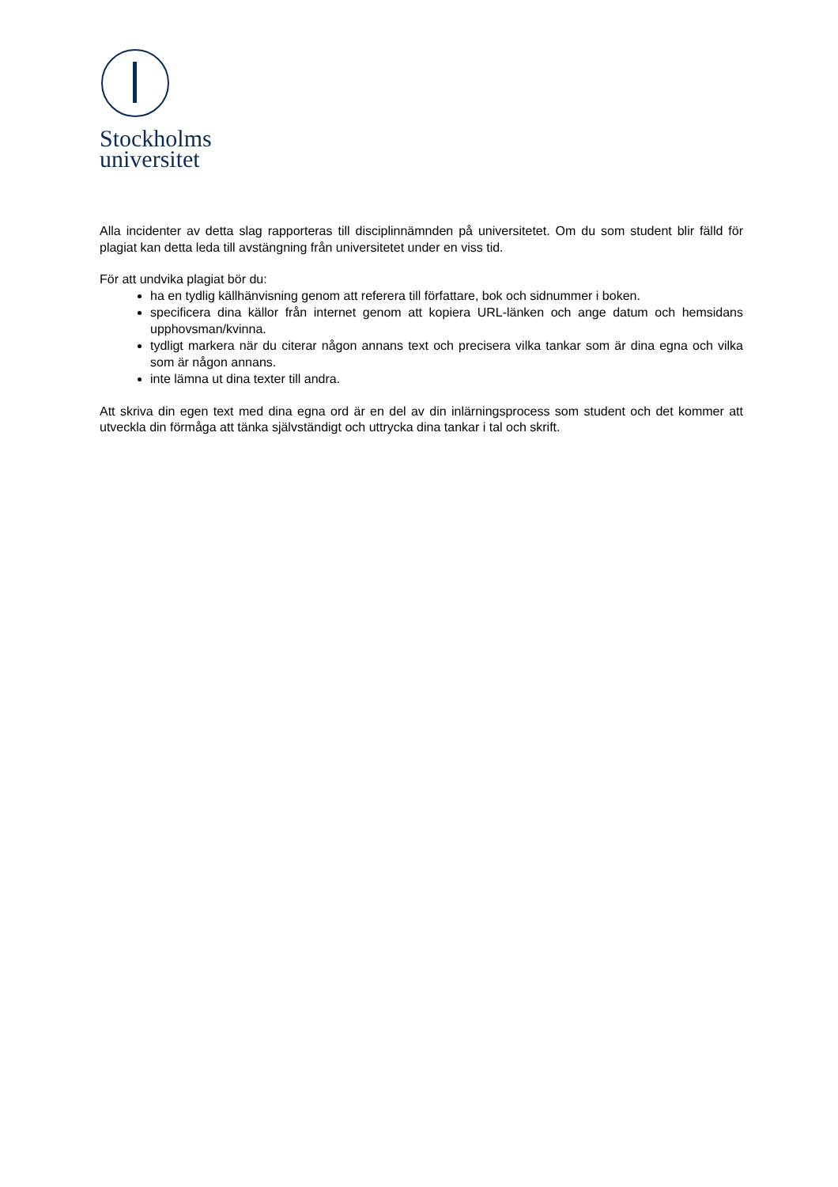Stockholms
universitet
Alla incidenter av detta slag rapporteras till disciplinnämnden på universitetet. Om du som student blir fälld för plagiat kan detta leda till avstängning från universitetet under en viss tid.
För att undvika plagiat bör du:
ha en tydlig källhänvisning genom att referera till författare, bok och sidnummer i boken.
specificera dina källor från internet genom att kopiera URL-länken och ange datum och hemsidans upphovsman/kvinna.
tydligt markera när du citerar någon annans text och precisera vilka tankar som är dina egna och vilka som är någon annans.
inte lämna ut dina texter till andra.
Att skriva din egen text med dina egna ord är en del av din inlärningsprocess som student och det kommer att utveckla din förmåga att tänka självständigt och uttrycka dina tankar i tal och skrift.